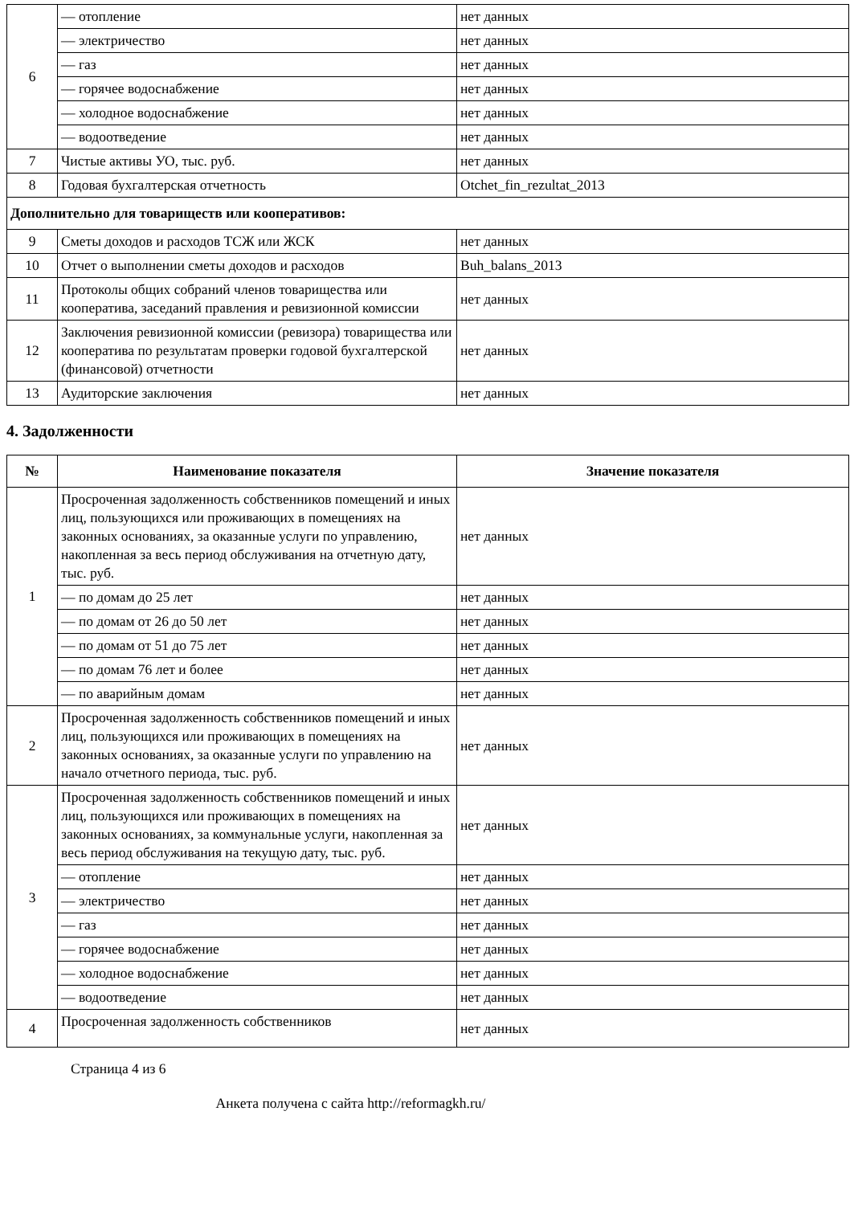| 6 | — отопление | нет данных |
| | — электричество | нет данных |
| | — газ | нет данных |
| | — горячее водоснабжение | нет данных |
| | — холодное водоснабжение | нет данных |
| | — водоотведение | нет данных |
| 7 | Чистые активы УО, тыс. руб. | нет данных |
| 8 | Годовая бухгалтерская отчетность | Otchet_fin_rezultat_2013 |
| Дополнительно для товариществ или кооперативов: | | |
| 9 | Сметы доходов и расходов ТСЖ или ЖСК | нет данных |
| 10 | Отчет о выполнении сметы доходов и расходов | Buh_balans_2013 |
| 11 | Протоколы общих собраний членов товарищества или кооператива, заседаний правления и ревизионной комиссии | нет данных |
| 12 | Заключения ревизионной комиссии (ревизора) товарищества или кооператива по результатам проверки годовой бухгалтерской (финансовой) отчетности | нет данных |
| 13 | Аудиторские заключения | нет данных |
4. Задолженности
| № | Наименование показателя | Значение показателя |
| --- | --- | --- |
| 1 | Просроченная задолженность собственников помещений и иных лиц, пользующихся или проживающих в помещениях на законных основаниях, за оказанные услуги по управлению, накопленная за весь период обслуживания на отчетную дату, тыс. руб. | нет данных |
| | — по домам до 25 лет | нет данных |
| | — по домам от 26 до 50 лет | нет данных |
| | — по домам от 51 до 75 лет | нет данных |
| | — по домам 76 лет и более | нет данных |
| | — по аварийным домам | нет данных |
| 2 | Просроченная задолженность собственников помещений и иных лиц, пользующихся или проживающих в помещениях на законных основаниях, за оказанные услуги по управлению на начало отчетного периода, тыс. руб. | нет данных |
| 3 | Просроченная задолженность собственников помещений и иных лиц, пользующихся или проживающих в помещениях на законных основаниях, за коммунальные услуги, накопленная за весь период обслуживания на текущую дату, тыс. руб. | нет данных |
| | — отопление | нет данных |
| | — электричество | нет данных |
| | — газ | нет данных |
| | — горячее водоснабжение | нет данных |
| | — холодное водоснабжение | нет данных |
| | — водоотведение | нет данных |
| 4 | Просроченная задолженность собственников | нет данных |
Страница 4 из 6
Анкета получена с сайта http://reformagkh.ru/